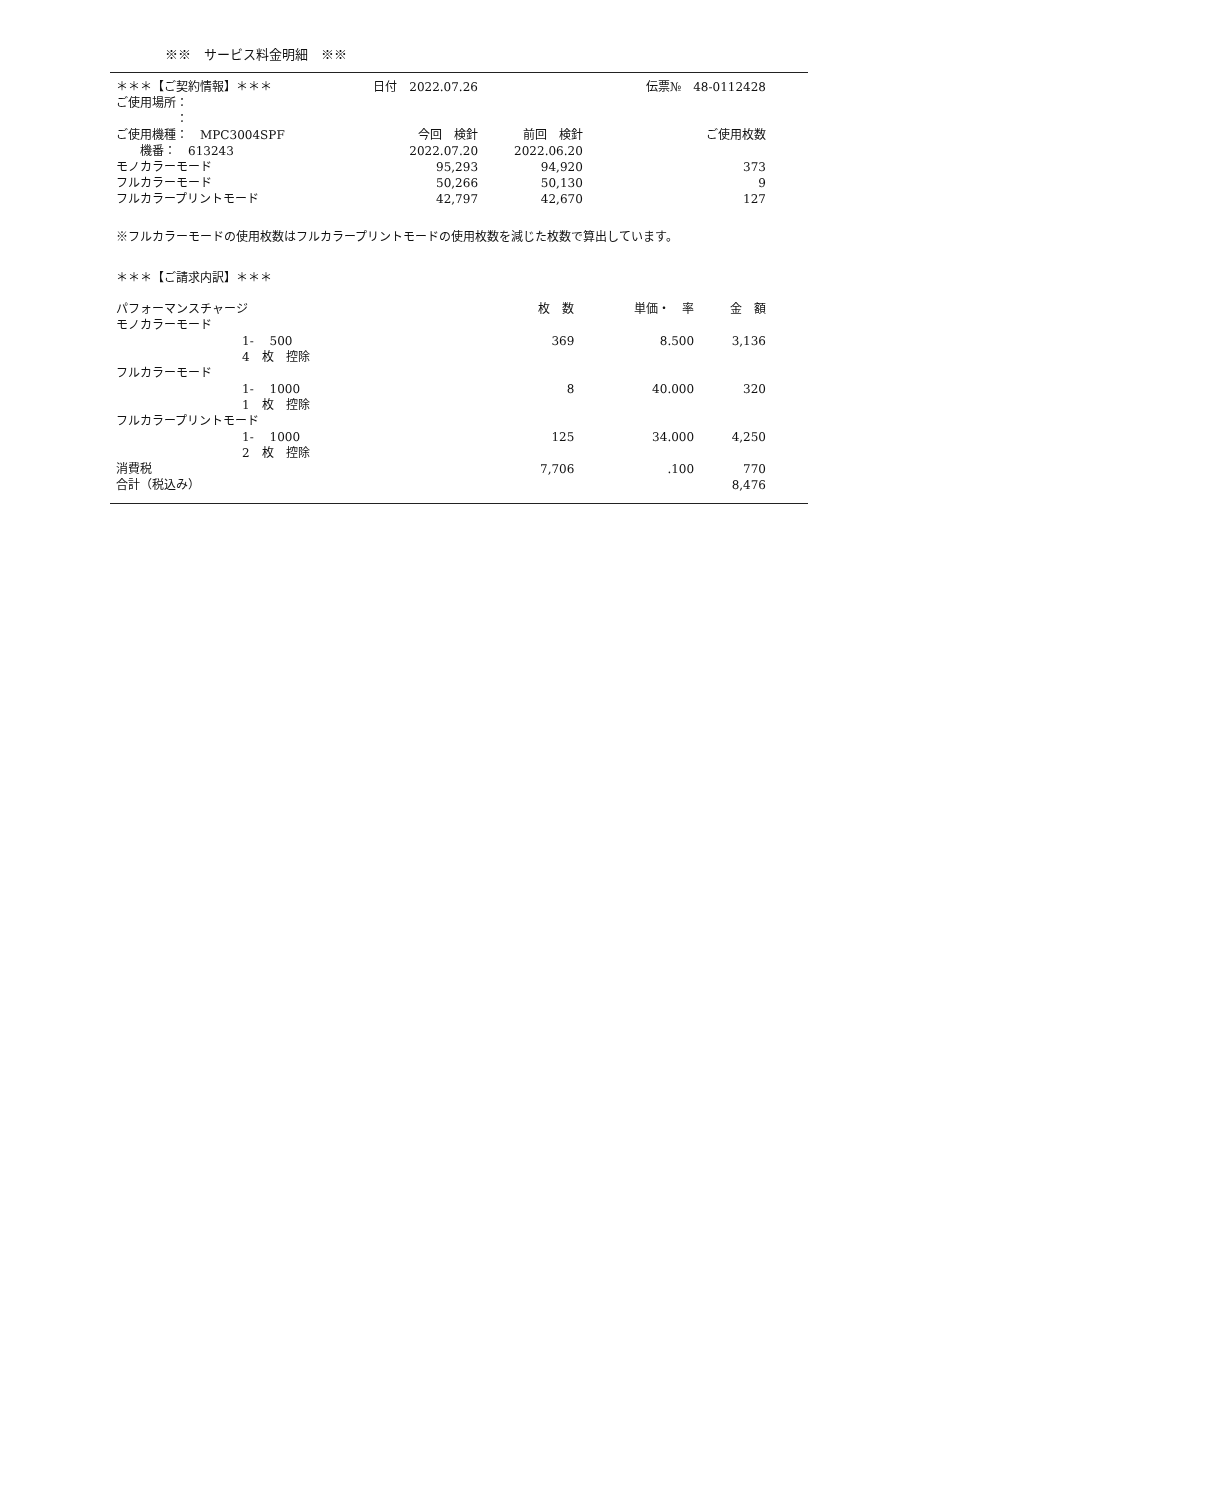※※　サービス料金明細　※※
| ＊＊＊【ご契約情報】＊＊＊ | 日付 2022.07.26 | | 伝票№ 48-0112428 |
| ご使用場所： | | | |
| ： | | | |
| ご使用機種： MPC3004SPF | 今回 検針 | 前回 検針 | ご使用枚数 |
| 機番： 613243 | 2022.07.20 | 2022.06.20 | |
| モノカラーモード | 95,293 | 94,920 | 373 |
| フルカラーモード | 50,266 | 50,130 | 9 |
| フルカラープリントモード | 42,797 | 42,670 | 127 |
※フルカラーモードの使用枚数はフルカラープリントモードの使用枚数を減じた枚数で算出しています。
＊＊＊【ご請求内訳】＊＊＊
| パフォーマンスチャージ | 枚 数 | 単価・ 率 | 金 額 |
| モノカラーモード | | | |
| 1- 500 | 369 | 8.500 | 3,136 |
| 4 枚 控除 | | | |
| フルカラーモード | | | |
| 1- 1000 | 8 | 40.000 | 320 |
| 1 枚 控除 | | | |
| フルカラープリントモード | | | |
| 1- 1000 | 125 | 34.000 | 4,250 |
| 2 枚 控除 | | | |
| 消費税 | 7,706 | .100 | 770 |
| 合計（税込み） | | | 8,476 |